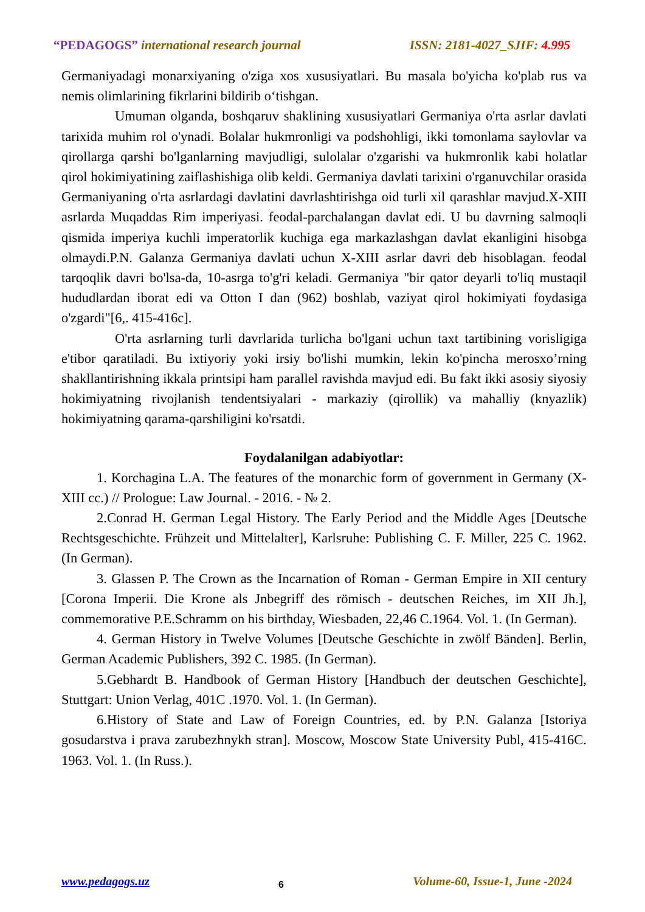“PEDAGOGS” international research journal ISSN: 2181-4027_SJIF: 4.995
Germaniyadagi monarxiyaning o'ziga xos xususiyatlari. Bu masala bo'yicha ko'plab rus va nemis olimlarining fikrlarini bildirib o‘tishgan.
Umuman olganda, boshqaruv shaklining xususiyatlari Germaniya o'rta asrlar davlati tarixida muhim rol o'ynadi. Bolalar hukmronligi va podshohligi, ikki tomonlama saylovlar va qirollarga qarshi bo'lganlarning mavjudligi, sulolalar o'zgarishi va hukmronlik kabi holatlar qirol hokimiyatining zaiflashishiga olib keldi. Germaniya davlati tarixini o'rganuvchilar orasida Germaniyaning o'rta asrlardagi davlatini davrlashtirishga oid turli xil qarashlar mavjud.X-XIII asrlarda Muqaddas Rim imperiyasi. feodal-parchalangan davlat edi. U bu davrning salmoqli qismida imperiya kuchli imperatorlik kuchiga ega markazlashgan davlat ekanligini hisobga olmaydi.P.N. Galanza Germaniya davlati uchun X-XIII asrlar davri deb hisoblagan. feodal tarqoqlik davri bo'lsa-da, 10-asrga to'g'ri keladi. Germaniya "bir qator deyarli to'liq mustaqil hududlardan iborat edi va Otton I dan (962) boshlab, vaziyat qirol hokimiyati foydasiga o'zgardi"[6,. 415-416c].
O'rta asrlarning turli davrlarida turlicha bo'lgani uchun taxt tartibining vorisligiga e'tibor qaratiladi. Bu ixtiyoriy yoki irsiy bo'lishi mumkin, lekin ko'pincha merosxo’rning shakllantirishning ikkala printsipi ham parallel ravishda mavjud edi. Bu fakt ikki asosiy siyosiy hokimiyatning rivojlanish tendentsiyalari - markaziy (qirollik) va mahalliy (knyazlik) hokimiyatning qarama-qarshiligini ko'rsatdi.
Foydalanilgan adabiyotlar:
1. Korchagina L.A. The features of the monarchic form of government in Germany (X-XIII cc.) // Prologue: Law Journal. - 2016. - № 2.
2.Conrad H. German Legal History. The Early Period and the Middle Ages [Deutsche Rechtsgeschichte. Frühzeit und Mittelalter], Karlsruhe: Publishing C. F. Miller, 225 C. 1962. (In German).
3. Glassen P. The Crown as the Incarnation of Roman - German Empire in XII century [Corona Imperii. Die Krone als Jnbegriff des römisch - deutschen Reiches, im XII Jh.], commemorative P.E.Schramm on his birthday, Wiesbaden, 22,46 C.1964. Vol. 1. (In German).
4. German History in Twelve Volumes [Deutsche Geschichte in zwölf Bänden]. Berlin, German Academic Publishers, 392 C. 1985. (In German).
5.Gebhardt B. Handbook of German History [Handbuch der deutschen Geschichte], Stuttgart: Union Verlag, 401C .1970. Vol. 1. (In German).
6.History of State and Law of Foreign Countries, ed. by P.N. Galanza [Istoriya gosudarstva i prava zarubezhnykh stran]. Moscow, Moscow State University Publ, 415-416C. 1963. Vol. 1. (In Russ.).
www.pedagogs.uz 6 Volume-60, Issue-1, June -2024